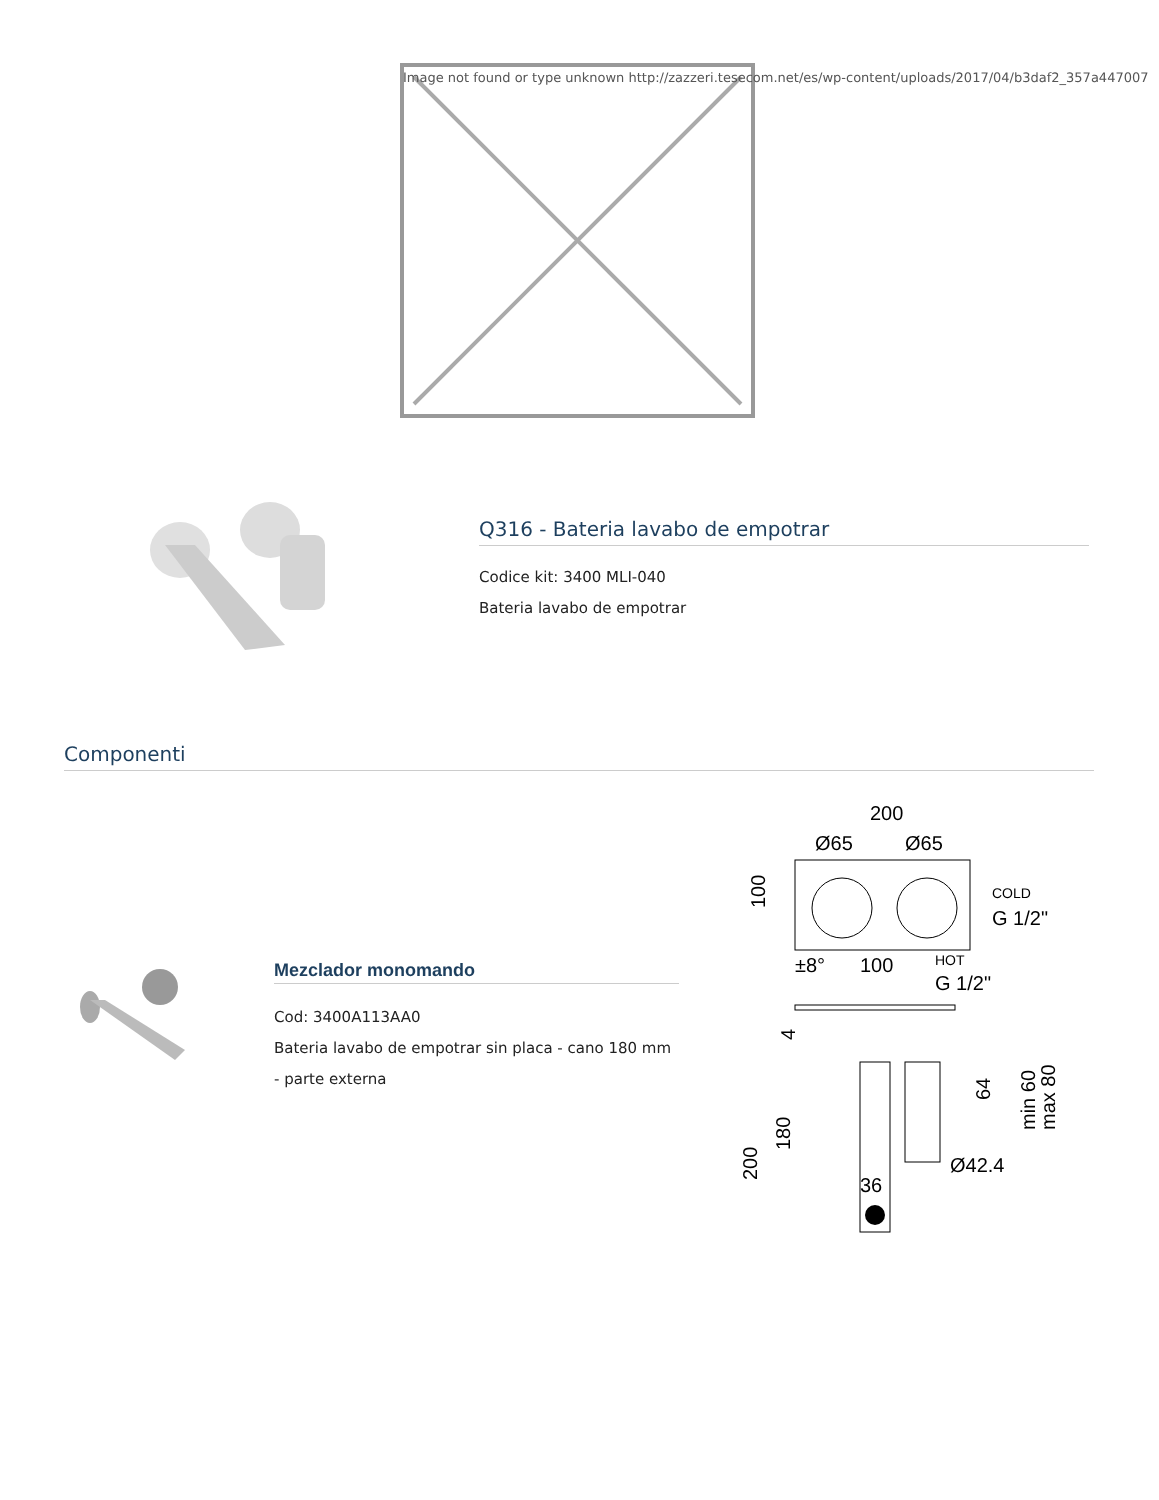Image not found or type unknown http://zazzeri.tesecom.net/es/wp-content/uploads/2017/04/b3daf2_357a447007
Q316 - Bateria lavabo de empotrar
Codice kit: 3400 MLI-040
Bateria lavabo de empotrar
Componenti
Mezclador monomando
Cod: 3400A113AA0
Bateria lavabo de empotrar sin placa - cano 180 mm - parte externa
200
Ø65
Ø65
COLD
G 1/2"
±8°
100
HOT
G 1/2"
Ø42.4
36
100
64
min 60
max 80
200
180
4